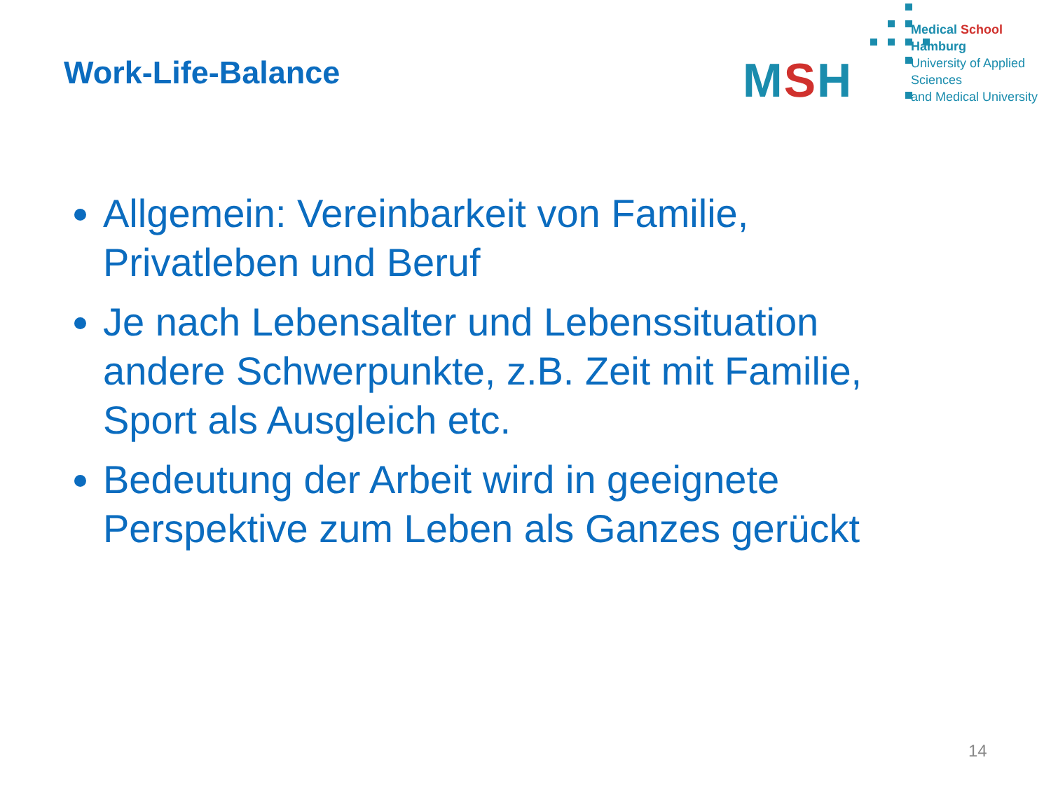Work-Life-Balance
MSH
Medical School Hamburg
University of Applied Sciences
and Medical University
Allgemein: Vereinbarkeit von Familie, Privatleben und Beruf
Je nach Lebensalter und Lebenssituation andere Schwerpunkte, z.B. Zeit mit Familie, Sport als Ausgleich etc.
Bedeutung der Arbeit wird in geeignete Perspektive zum Leben als Ganzes gerückt
14